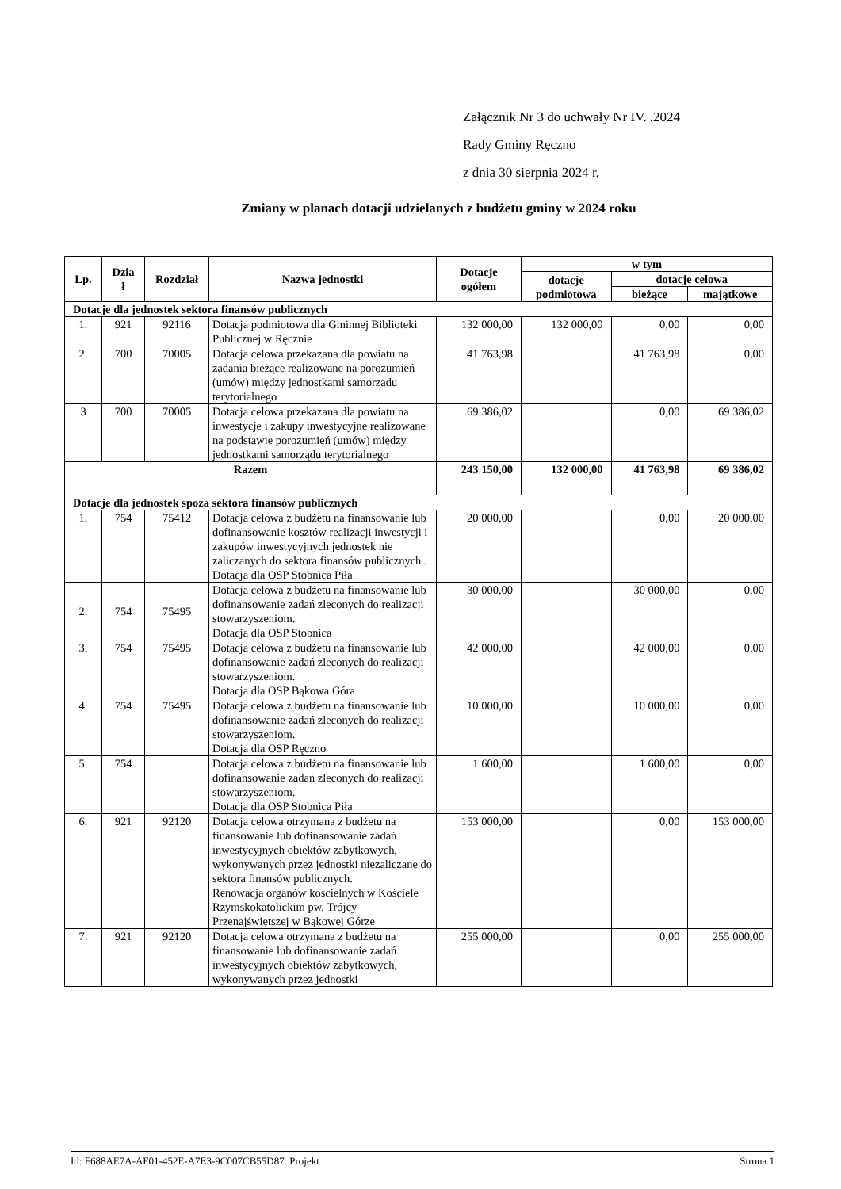Załącznik Nr 3 do uchwały Nr IV. .2024
Rady Gminy Ręczno
z dnia 30 sierpnia 2024 r.
Zmiany w planach dotacji udzielanych z budżetu gminy w 2024 roku
| Lp. | Dzia ł | Rozdział | Nazwa jednostki | Dotacje ogółem | w tym | | |
| --- | --- | --- | --- | --- | --- | --- | --- |
| | | | | | dotacje podmiotowa | dotacje celowa | |
| | | | | | | bieżące | majątkowe |
| Dotacje dla jednostek sektora finansów publicznych | | | | | | | |
| 1. | 921 | 92116 | Dotacja podmiotowa dla Gminnej Biblioteki Publicznej w Ręcznie | 132 000,00 | 132 000,00 | 0,00 | 0,00 |
| 2. | 700 | 70005 | Dotacja celowa przekazana dla powiatu na zadania bieżące realizowane na porozumień (umów) między jednostkami samorządu terytorialnego | 41 763,98 | | 41 763,98 | 0,00 |
| 3 | 700 | 70005 | Dotacja celowa przekazana dla powiatu na inwestycje i zakupy inwestycyjne realizowane na podstawie porozumień (umów) między jednostkami samorządu terytorialnego | 69 386,02 | | 0,00 | 69 386,02 |
| Razem | | | | 243 150,00 | 132 000,00 | 41 763,98 | 69 386,02 |
| Dotacje dla jednostek spoza sektora finansów publicznych | | | | | | | |
| 1. | 754 | 75412 | Dotacja celowa z budżetu na finansowanie lub dofinansowanie kosztów realizacji inwestycji i zakupów inwestycyjnych jednostek nie zaliczanych do sektora finansów publicznych . Dotacja dla OSP Stobnica Piła | 20 000,00 | | 0,00 | 20 000,00 |
| 2. | 754 | 75495 | Dotacja celowa z budżetu na finansowanie lub dofinansowanie zadań zleconych do realizacji stowarzyszeniom. Dotacja dla OSP Stobnica | 30 000,00 | | 30 000,00 | 0,00 |
| 3. | 754 | 75495 | Dotacja celowa z budżetu na finansowanie lub dofinansowanie zadań zleconych do realizacji stowarzyszeniom. Dotacja dla OSP Bąkowa Góra | 42 000,00 | | 42 000,00 | 0,00 |
| 4. | 754 | 75495 | Dotacja celowa z budżetu na finansowanie lub dofinansowanie zadań zleconych do realizacji stowarzyszeniom. Dotacja dla OSP Ręczno | 10 000,00 | | 10 000,00 | 0,00 |
| 5. | 754 | | Dotacja celowa z budżetu na finansowanie lub dofinansowanie zadań zleconych do realizacji stowarzyszeniom. Dotacja dla OSP Stobnica Piła | 1 600,00 | | 1 600,00 | 0,00 |
| 6. | 921 | 92120 | Dotacja celowa otrzymana z budżetu na finansowanie lub dofinansowanie zadań inwestycyjnych obiektów zabytkowych, wykonywanych przez jednostki niezaliczane do sektora finansów publicznych. Renowacja organów kościelnych w Kościele Rzymskokatolickim pw. Trójcy Przenajświętszej w Bąkowej Górze | 153 000,00 | | 0,00 | 153 000,00 |
| 7. | 921 | 92120 | Dotacja celowa otrzymana z budżetu na finansowanie lub dofinansowanie zadań inwestycyjnych obiektów zabytkowych, wykonywanych przez jednostki | 255 000,00 | | 0,00 | 255 000,00 |
Id: F688AE7A-AF01-452E-A7E3-9C007CB55D87. Projekt Strona 1